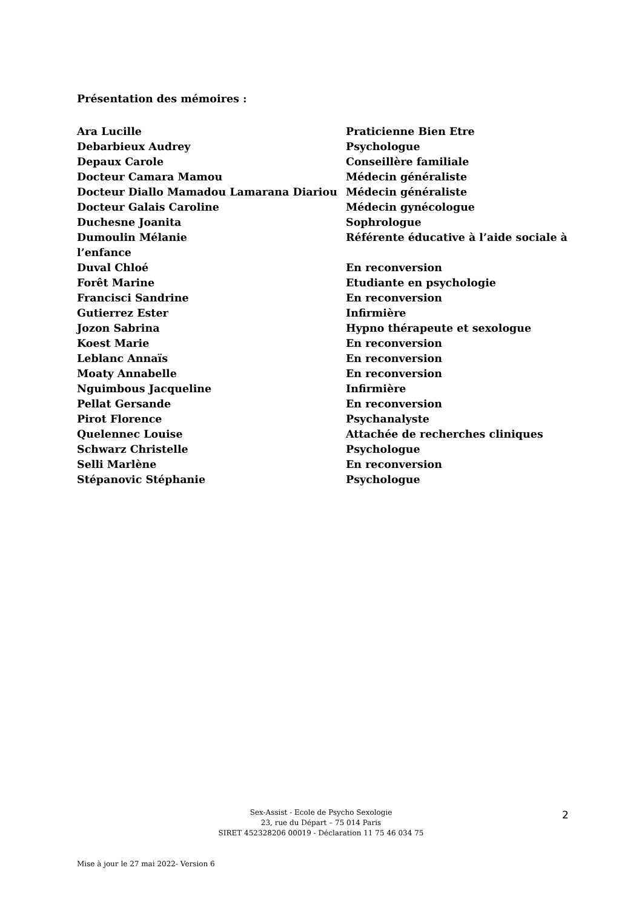Présentation des mémoires :
Ara Lucille Praticienne Bien Etre
Debarbieux Audrey Psychologue
Depaux Carole Conseillère familiale
Docteur Camara Mamou Médecin généraliste
Docteur Diallo Mamadou Lamarana Diariou Médecin généraliste
Docteur Galais Caroline Médecin gynécologue
Duchesne Joanita Sophrologue
Dumoulin Mélanie Référente éducative à l’aide sociale à
l’enfance
Duval Chloé En reconversion
Forêt Marine Etudiante en psychologie
Francisci Sandrine En reconversion
Gutierrez Ester Infirmière
Jozon Sabrina Hypno thérapeute et sexologue
Koest Marie En reconversion
Leblanc Annaïs En reconversion
Moaty Annabelle En reconversion
Nguimbous Jacqueline Infirmière
Pellat Gersande En reconversion
Pirot Florence Psychanalyste
Quelennec Louise Attachée de recherches cliniques
Schwarz Christelle Psychologue
Selli Marlène En reconversion
Stépanovic Stéphanie Psychologue
Sex-Assist - Ecole de Psycho Sexologie
23, rue du Départ – 75 014 Paris
SIRET 452328206 00019 - Déclaration 11 75 46 034 75
2
Mise à jour le 27 mai 2022- Version 6